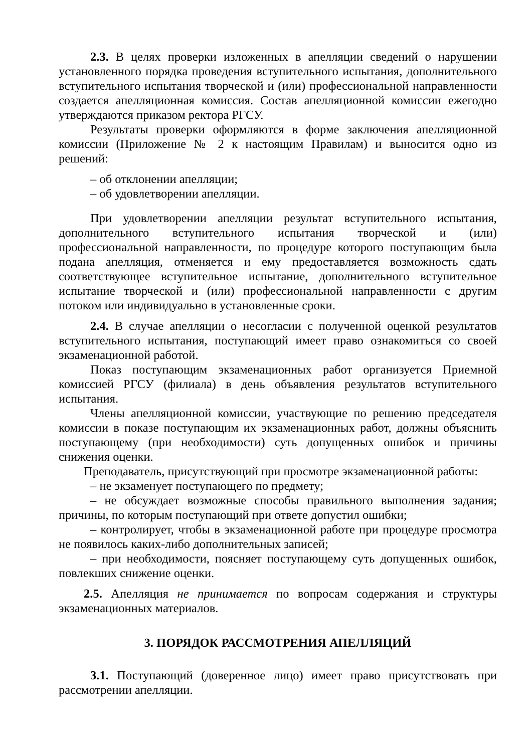2.3. В целях проверки изложенных в апелляции сведений о нарушении установленного порядка проведения вступительного испытания, дополнительного вступительного испытания творческой и (или) профессиональной направленности создается апелляционная комиссия. Состав апелляционной комиссии ежегодно утверждаются приказом ректора РГСУ.
Результаты проверки оформляются в форме заключения апелляционной комиссии (Приложение № 2 к настоящим Правилам) и выносится одно из решений:
– об отклонении апелляции;
– об удовлетворении апелляции.
При удовлетворении апелляции результат вступительного испытания, дополнительного вступительного испытания творческой и (или) профессиональной направленности, по процедуре которого поступающим была подана апелляция, отменяется и ему предоставляется возможность сдать соответствующее вступительное испытание, дополнительного вступительное испытание творческой и (или) профессиональной направленности с другим потоком или индивидуально в установленные сроки.
2.4. В случае апелляции о несогласии с полученной оценкой результатов вступительного испытания, поступающий имеет право ознакомиться со своей экзаменационной работой.
Показ поступающим экзаменационных работ организуется Приемной комиссией РГСУ (филиала) в день объявления результатов вступительного испытания.
Члены апелляционной комиссии, участвующие по решению председателя комиссии в показе поступающим их экзаменационных работ, должны объяснить поступающему (при необходимости) суть допущенных ошибок и причины снижения оценки.
Преподаватель, присутствующий при просмотре экзаменационной работы:
– не экзаменует поступающего по предмету;
– не обсуждает возможные способы правильного выполнения задания; причины, по которым поступающий при ответе допустил ошибки;
– контролирует, чтобы в экзаменационной работе при процедуре просмотра не появилось каких-либо дополнительных записей;
– при необходимости, поясняет поступающему суть допущенных ошибок, повлекших снижение оценки.
2.5. Апелляция не принимается по вопросам содержания и структуры экзаменационных материалов.
3. ПОРЯДОК РАССМОТРЕНИЯ АПЕЛЛЯЦИЙ
3.1. Поступающий (доверенное лицо) имеет право присутствовать при рассмотрении апелляции.